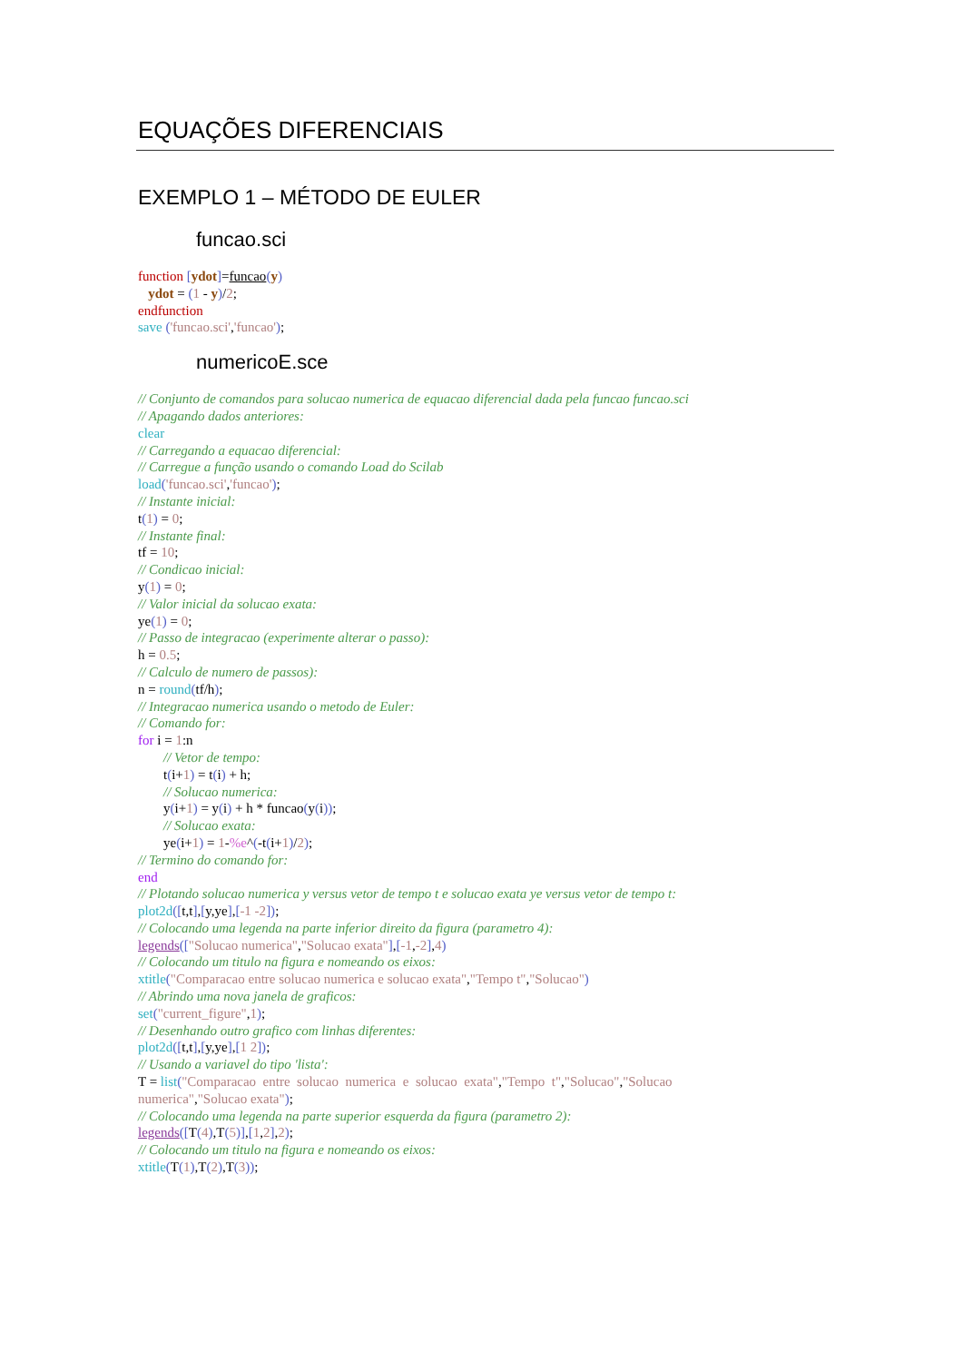EQUAÇÕES DIFERENCIAIS
EXEMPLO 1 – MÉTODO DE EULER
funcao.sci
function [ydot]=funcao(y)
ydot = (1 - y)/2;
endfunction
save ('funcao.sci','funcao');
numericoE.sce
// Conjunto de comandos para solucao numerica de equacao diferencial dada pela funcao funcao.sci
// Apagando dados anteriores:
clear
// Carregando a equacao diferencial:
// Carregue a função usando o comando Load do Scilab
load('funcao.sci','funcao');
// Instante inicial:
t(1) = 0;
// Instante final:
tf = 10;
// Condicao inicial:
y(1) = 0;
// Valor inicial da solucao exata:
ye(1) = 0;
// Passo de integracao (experimente alterar o passo):
h = 0.5;
// Calculo de numero de passos):
n = round(tf/h);
// Integracao numerica usando o metodo de Euler:
// Comando for:
for i = 1:n
// Vetor de tempo:
t(i+1) = t(i) + h;
// Solucao numerica:
y(i+1) = y(i) + h * funcao(y(i));
// Solucao exata:
ye(i+1) = 1-%e^(-t(i+1)/2);
// Termino do comando for:
end
// Plotando solucao numerica y versus vetor de tempo t e solucao exata ye versus vetor de tempo t:
plot2d([t,t],[y,ye],[-1 -2]);
// Colocando uma legenda na parte inferior direito da figura (parametro 4):
legends(["Solucao numerica","Solucao exata"],[-1,-2],4)
// Colocando um titulo na figura e nomeando os eixos:
xtitle("Comparacao entre solucao numerica e solucao exata","Tempo t","Solucao")
// Abrindo uma nova janela de graficos:
set("current_figure",1);
// Desenhando outro grafico com linhas diferentes:
plot2d([t,t],[y,ye],[1 2]);
// Usando a variavel do tipo 'lista':
T = list("Comparacao entre solucao numerica e solucao exata","Tempo t","Solucao","Solucao
numerica","Solucao exata");
// Colocando uma legenda na parte superior esquerda da figura (parametro 2):
legends([T(4),T(5)],[1,2],2);
// Colocando um titulo na figura e nomeando os eixos:
xtitle(T(1),T(2),T(3));